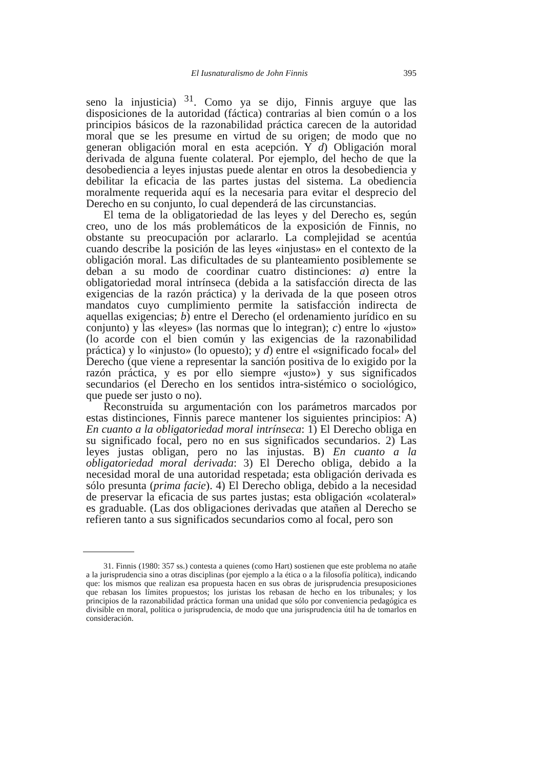El Iusnaturalismo de John Finnis 395
seno la injusticia) <sup>31</sup>. Como ya se dijo, Finnis arguye que las disposiciones de la autoridad (fáctica) contrarias al bien común o a los principios básicos de la razonabilidad práctica carecen de la autoridad moral que se les presume en virtud de su origen; de modo que no generan obligación moral en esta acepción. Y d) Obligación moral derivada de alguna fuente colateral. Por ejemplo, del hecho de que la desobediencia a leyes injustas puede alentar en otros la desobediencia y debilitar la eficacia de las partes justas del sistema. La obediencia moralmente requerida aquí es la necesaria para evitar el desprecio del Derecho en su conjunto, lo cual dependerá de las circunstancias.
El tema de la obligatoriedad de las leyes y del Derecho es, según creo, uno de los más problemáticos de la exposición de Finnis, no obstante su preocupación por aclararlo. La complejidad se acentúa cuando describe la posición de las leyes «injustas» en el contexto de la obligación moral. Las dificultades de su planteamiento posiblemente se deban a su modo de coordinar cuatro distinciones: a) entre la obligatoriedad moral intrínseca (debida a la satisfacción directa de las exigencias de la razón práctica) y la derivada de la que poseen otros mandatos cuyo cumplimiento permite la satisfacción indirecta de aquellas exigencias; b) entre el Derecho (el ordenamiento jurídico en su conjunto) y las «leyes» (las normas que lo integran); c) entre lo «justo» (lo acorde con el bien común y las exigencias de la razonabilidad práctica) y lo «injusto» (lo opuesto); y d) entre el «significado focal» del Derecho (que viene a representar la sanción positiva de lo exigido por la razón práctica, y es por ello siempre «justo») y sus significados secundarios (el Derecho en los sentidos intra-sistémico o sociológico, que puede ser justo o no).
Reconstruida su argumentación con los parámetros marcados por estas distinciones, Finnis parece mantener los siguientes principios: A) En cuanto a la obligatoriedad moral intrínseca: 1) El Derecho obliga en su significado focal, pero no en sus significados secundarios. 2) Las leyes justas obligan, pero no las injustas. B) En cuanto a la obligatoriedad moral derivada: 3) El Derecho obliga, debido a la necesidad moral de una autoridad respetada; esta obligación derivada es sólo presunta (prima facie). 4) El Derecho obliga, debido a la necesidad de preservar la eficacia de sus partes justas; esta obligación «colateral» es graduable. (Las dos obligaciones derivadas que atañen al Derecho se refieren tanto a sus significados secundarios como al focal, pero son
31. Finnis (1980: 357 ss.) contesta a quienes (como Hart) sostienen que este problema no atañe a la jurisprudencia sino a otras disciplinas (por ejemplo a la ética o a la filosofía política), indicando que: los mismos que realizan esa propuesta hacen en sus obras de jurisprudencia presuposiciones que rebasan los límites propuestos; los juristas los rebasan de hecho en los tribunales; y los principios de la razonabilidad práctica forman una unidad que sólo por conveniencia pedagógica es divisible en moral, política o jurisprudencia, de modo que una jurisprudencia útil ha de tomarlos en consideración.